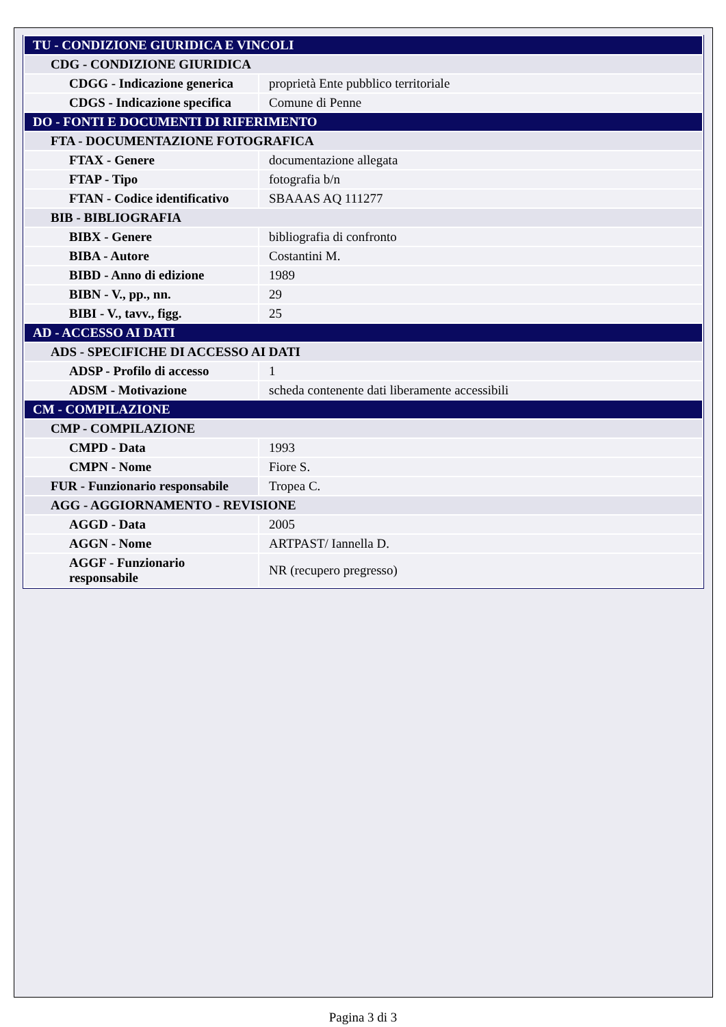| TU - CONDIZIONE GIURIDICA E VINCOLI | |
| CDG - CONDIZIONE GIURIDICA | |
| CDGG - Indicazione generica | proprietà Ente pubblico territoriale |
| CDGS - Indicazione specifica | Comune di Penne |
| DO - FONTI E DOCUMENTI DI RIFERIMENTO | |
| FTA - DOCUMENTAZIONE FOTOGRAFICA | |
| FTAX - Genere | documentazione allegata |
| FTAP - Tipo | fotografia b/n |
| FTAN - Codice identificativo | SBAAAS AQ 111277 |
| BIB - BIBLIOGRAFIA | |
| BIBX - Genere | bibliografia di confronto |
| BIBA - Autore | Costantini M. |
| BIBD - Anno di edizione | 1989 |
| BIBN - V., pp., nn. | 29 |
| BIBI - V., tavv., figg. | 25 |
| AD - ACCESSO AI DATI | |
| ADS - SPECIFICHE DI ACCESSO AI DATI | |
| ADSP - Profilo di accesso | 1 |
| ADSM - Motivazione | scheda contenente dati liberamente accessibili |
| CM - COMPILAZIONE | |
| CMP - COMPILAZIONE | |
| CMPD - Data | 1993 |
| CMPN - Nome | Fiore S. |
| FUR - Funzionario responsabile | Tropea C. |
| AGG - AGGIORNAMENTO - REVISIONE | |
| AGGD - Data | 2005 |
| AGGN - Nome | ARTPAST/ Iannella D. |
| AGGF - Funzionario responsabile | NR (recupero pregresso) |
Pagina 3 di 3